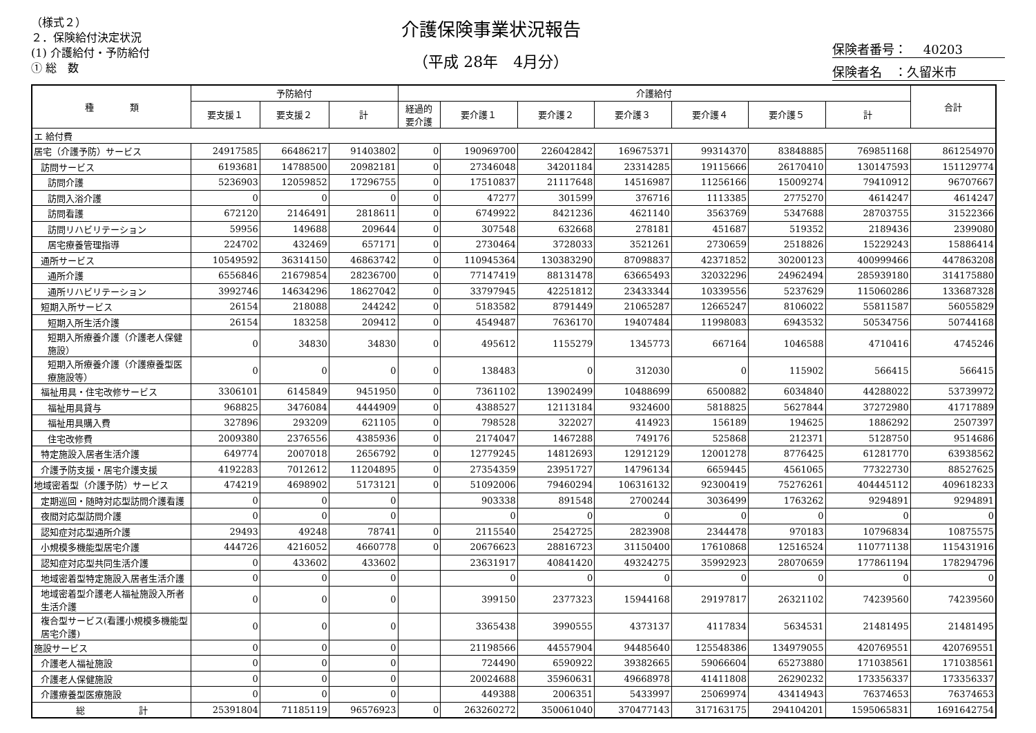（様式２）
２．保険給付決定状況
(1) 介護給付・予防給付
① 総　数
介護保険事業状況報告
（平成 28年　4月分）
保険者番号：　 40203
保険者名　：久留米市
| 種 類 | 予防給付 | | | 介護給付 | | | | | | | 合計 |
| --- | --- | --- | --- | --- | --- | --- | --- | --- | --- | --- | --- |
| | 要支援１ | 要支援２ | 計 | 経過的 要介護 | 要介護１ | 要介護２ | 要介護３ | 要介護４ | 要介護５ | 計 | |
| エ 給付費 | | | | | | | | | | | |
| 居宅（介護予防）サービス | 24917585 | 66486217 | 91403802 | 0 | 190969700 | 226042842 | 169675371 | 99314370 | 83848885 | 769851168 | 861254970 |
| 訪問サービス | 6193681 | 14788500 | 20982181 | 0 | 27346048 | 34201184 | 23314285 | 19115666 | 26170410 | 130147593 | 151129774 |
| 訪問介護 | 5236903 | 12059852 | 17296755 | 0 | 17510837 | 21117648 | 14516987 | 11256166 | 15009274 | 79410912 | 96707667 |
| 訪問入浴介護 | 0 | 0 | 0 | 0 | 47277 | 301599 | 376716 | 1113385 | 2775270 | 4614247 | 4614247 |
| 訪問看護 | 672120 | 2146491 | 2818611 | 0 | 6749922 | 8421236 | 4621140 | 3563769 | 5347688 | 28703755 | 31522366 |
| 訪問リハビリテーション | 59956 | 149688 | 209644 | 0 | 307548 | 632668 | 278181 | 451687 | 519352 | 2189436 | 2399080 |
| 居宅療養管理指導 | 224702 | 432469 | 657171 | 0 | 2730464 | 3728033 | 3521261 | 2730659 | 2518826 | 15229243 | 15886414 |
| 通所サービス | 10549592 | 36314150 | 46863742 | 0 | 110945364 | 130383290 | 87098837 | 42371852 | 30200123 | 400999466 | 447863208 |
| 通所介護 | 6556846 | 21679854 | 28236700 | 0 | 77147419 | 88131478 | 63665493 | 32032296 | 24962494 | 285939180 | 314175880 |
| 通所リハビリテーション | 3992746 | 14634296 | 18627042 | 0 | 33797945 | 42251812 | 23433344 | 10339556 | 5237629 | 115060286 | 133687328 |
| 短期入所サービス | 26154 | 218088 | 244242 | 0 | 5183582 | 8791449 | 21065287 | 12665247 | 8106022 | 55811587 | 56055829 |
| 短期入所生活介護 | 26154 | 183258 | 209412 | 0 | 4549487 | 7636170 | 19407484 | 11998083 | 6943532 | 50534756 | 50744168 |
| 短期入所療養介護（介護老人保健施設） | 0 | 34830 | 34830 | 0 | 495612 | 1155279 | 1345773 | 667164 | 1046588 | 4710416 | 4745246 |
| 短期入所療養介護（介護療養型医療施設等） | 0 | 0 | 0 | 0 | 138483 | 0 | 312030 | 0 | 115902 | 566415 | 566415 |
| 福祉用具・住宅改修サービス | 3306101 | 6145849 | 9451950 | 0 | 7361102 | 13902499 | 10488699 | 6500882 | 6034840 | 44288022 | 53739972 |
| 福祉用具貸与 | 968825 | 3476084 | 4444909 | 0 | 4388527 | 12113184 | 9324600 | 5818825 | 5627844 | 37272980 | 41717889 |
| 福祉用具購入費 | 327896 | 293209 | 621105 | 0 | 798528 | 322027 | 414923 | 156189 | 194625 | 1886292 | 2507397 |
| 住宅改修費 | 2009380 | 2376556 | 4385936 | 0 | 2174047 | 1467288 | 749176 | 525868 | 212371 | 5128750 | 9514686 |
| 特定施設入居者生活介護 | 649774 | 2007018 | 2656792 | 0 | 12779245 | 14812693 | 12912129 | 12001278 | 8776425 | 61281770 | 63938562 |
| 介護予防支援・居宅介護支援 | 4192283 | 7012612 | 11204895 | 0 | 27354359 | 23951727 | 14796134 | 6659445 | 4561065 | 77322730 | 88527625 |
| 地域密着型（介護予防）サービス | 474219 | 4698902 | 5173121 | 0 | 51092006 | 79460294 | 106316132 | 92300419 | 75276261 | 404445112 | 409618233 |
| 定期巡回・随時対応型訪問介護看護 | 0 | 0 | 0 | | 903338 | 891548 | 2700244 | 3036499 | 1763262 | 9294891 | 9294891 |
| 夜間対応型訪問介護 | 0 | 0 | 0 | | 0 | 0 | 0 | 0 | 0 | 0 | 0 |
| 認知症対応型通所介護 | 29493 | 49248 | 78741 | 0 | 2115540 | 2542725 | 2823908 | 2344478 | 970183 | 10796834 | 10875575 |
| 小規模多機能型居宅介護 | 444726 | 4216052 | 4660778 | 0 | 20676623 | 28816723 | 31150400 | 17610868 | 12516524 | 110771138 | 115431916 |
| 認知症対応型共同生活介護 | 0 | 433602 | 433602 | | 23631917 | 40841420 | 49324275 | 35992923 | 28070659 | 177861194 | 178294796 |
| 地域密着型特定施設入居者生活介護 | 0 | 0 | 0 | | 0 | 0 | 0 | 0 | 0 | 0 | 0 |
| 地域密着型介護老人福祉施設入所者生活介護 | 0 | 0 | 0 | | 399150 | 2377323 | 15944168 | 29197817 | 26321102 | 74239560 | 74239560 |
| 複合型サービス(看護小規模多機能型居宅介護) | 0 | 0 | 0 | | 3365438 | 3990555 | 4373137 | 4117834 | 5634531 | 21481495 | 21481495 |
| 施設サービス | 0 | 0 | 0 | | 21198566 | 44557904 | 94485640 | 125548386 | 134979055 | 420769551 | 420769551 |
| 介護老人福祉施設 | 0 | 0 | 0 | | 724490 | 6590922 | 39382665 | 59066604 | 65273880 | 171038561 | 171038561 |
| 介護老人保健施設 | 0 | 0 | 0 | | 20024688 | 35960631 | 49668978 | 41411808 | 26290232 | 173356337 | 173356337 |
| 介護療養型医療施設 | 0 | 0 | 0 | | 449388 | 2006351 | 5433997 | 25069974 | 43414943 | 76374653 | 76374653 |
| 総 計 | 25391804 | 71185119 | 96576923 | 0 | 263260272 | 350061040 | 370477143 | 317163175 | 294104201 | 1595065831 | 1691642754 |